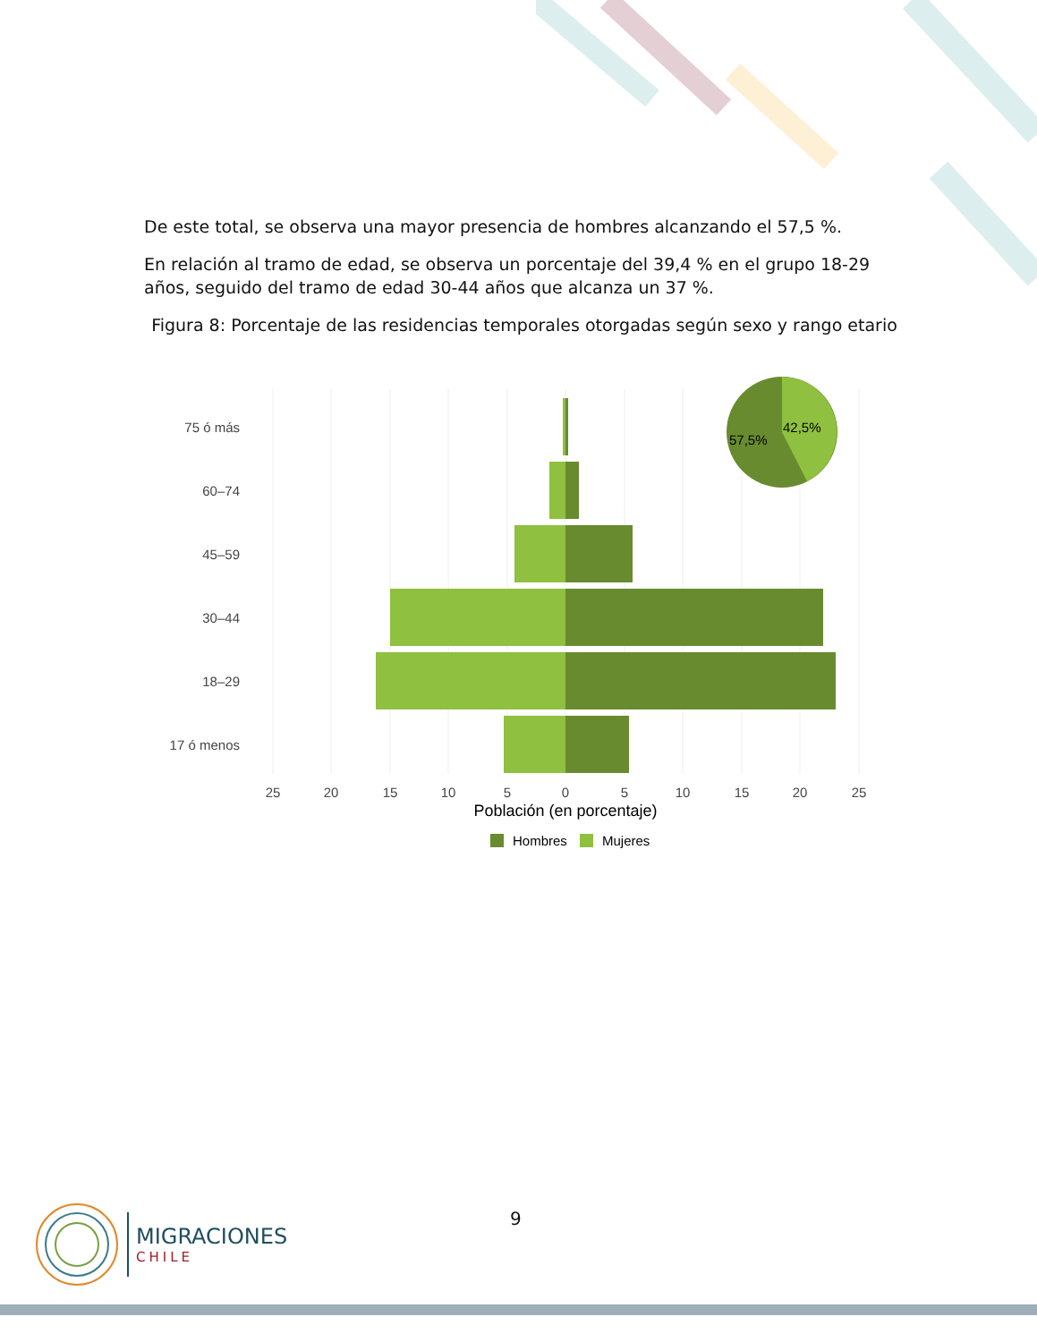De este total, se observa una mayor presencia de hombres alcanzando el 57,5 %.
En relación al tramo de edad, se observa un porcentaje del 39,4 % en el grupo 18-29 años, seguido del tramo de edad 30-44 años que alcanza un 37 %.
Figura 8: Porcentaje de las residencias temporales otorgadas según sexo y rango etario
75 ó más
60–74
45–59
30–44
18–29
17 ó menos
57,5%
42,5%
25
20
15
10
5
0
5
10
15
20
25
Población (en porcentaje)
Hombres
Mujeres
9
MIGRACIONES
CHILE